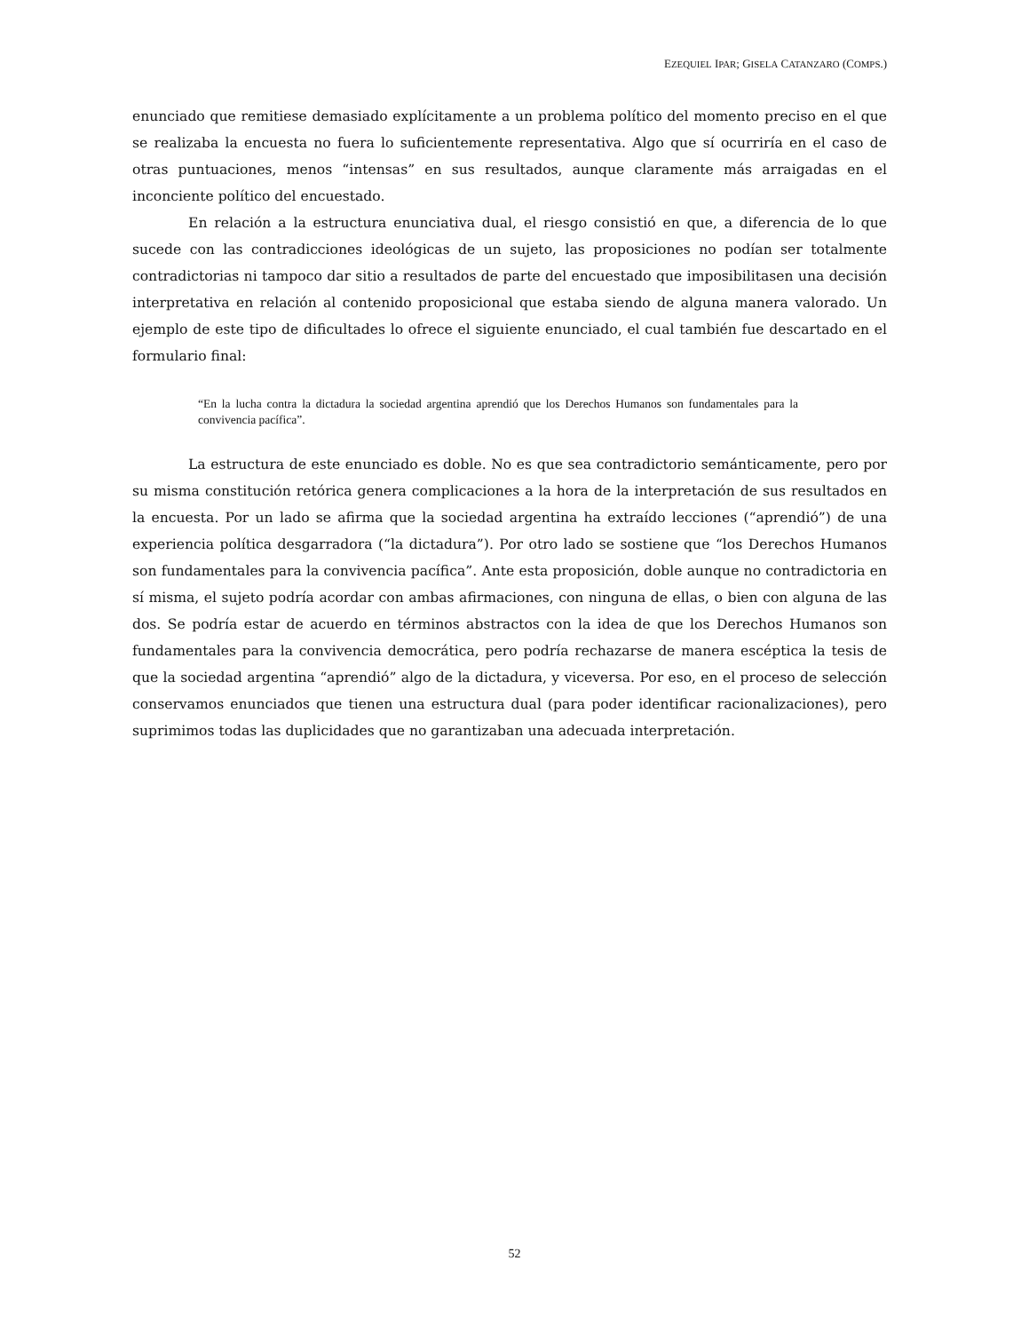EZEQUIEL IPAR; GISELA CATANZARO (COMPS.)
enunciado que remitiese demasiado explícitamente a un problema político del momento preciso en el que se realizaba la encuesta no fuera lo suficientemente representativa. Algo que sí ocurriría en el caso de otras puntuaciones, menos “intensas” en sus resultados, aunque claramente más arraigadas en el inconciente político del encuestado.
En relación a la estructura enunciativa dual, el riesgo consistió en que, a diferencia de lo que sucede con las contradicciones ideológicas de un sujeto, las proposiciones no podían ser totalmente contradictorias ni tampoco dar sitio a resultados de parte del encuestado que imposibilitasen una decisión interpretativa en relación al contenido proposicional que estaba siendo de alguna manera valorado. Un ejemplo de este tipo de dificultades lo ofrece el siguiente enunciado, el cual también fue descartado en el formulario final:
“En la lucha contra la dictadura la sociedad argentina aprendió que los Derechos Humanos son fundamentales para la convivencia pacífica”.
La estructura de este enunciado es doble. No es que sea contradictorio semánticamente, pero por su misma constitución retórica genera complicaciones a la hora de la interpretación de sus resultados en la encuesta. Por un lado se afirma que la sociedad argentina ha extraído lecciones (“aprendió”) de una experiencia política desgarradora (“la dictadura”). Por otro lado se sostiene que “los Derechos Humanos son fundamentales para la convivencia pacífica”. Ante esta proposición, doble aunque no contradictoria en sí misma, el sujeto podría acordar con ambas afirmaciones, con ninguna de ellas, o bien con alguna de las dos. Se podría estar de acuerdo en términos abstractos con la idea de que los Derechos Humanos son fundamentales para la convivencia democrática, pero podría rechazarse de manera escéptica la tesis de que la sociedad argentina “aprendió” algo de la dictadura, y viceversa. Por eso, en el proceso de selección conservamos enunciados que tienen una estructura dual (para poder identificar racionalizaciones), pero suprimimos todas las duplicidades que no garantizaban una adecuada interpretación.
52